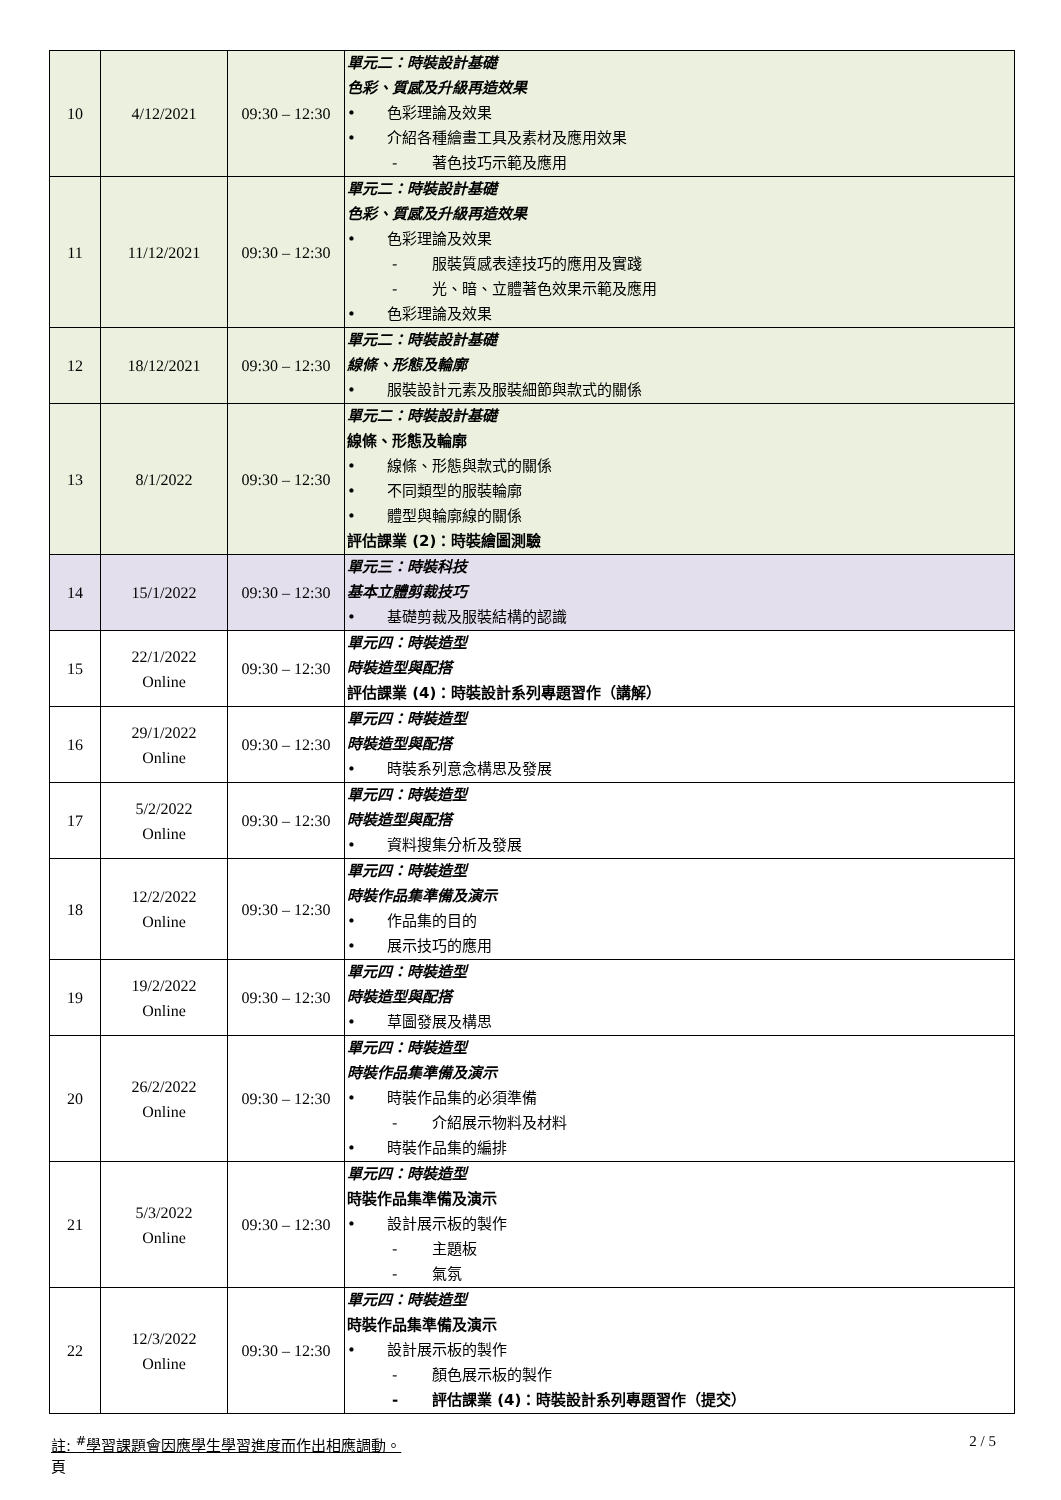| 10 | 4/12/2021 | 09:30 – 12:30 | 單元二：時裝設計基礎 色彩、質感及升級再造效果 • 色彩理論及效果 • 介紹各種繪畫工具及素材及應用效果 - 著色技巧示範及應用 |
| 11 | 11/12/2021 | 09:30 – 12:30 | 單元二：時裝設計基礎 色彩、質感及升級再造效果 • 色彩理論及效果 - 服裝質感表達技巧的應用及實踐 - 光、暗、立體著色效果示範及應用 • 色彩理論及效果 |
| 12 | 18/12/2021 | 09:30 – 12:30 | 單元二：時裝設計基礎 線條、形態及輪廓 • 服裝設計元素及服裝細節與款式的關係 |
| 13 | 8/1/2022 | 09:30 – 12:30 | 單元二：時裝設計基礎 線條、形態及輪廓 • 線條、形態與款式的關係 • 不同類型的服裝輪廓 • 體型與輪廓線的關係 評估課業 (2)：時裝繪圖測驗 |
| 14 | 15/1/2022 | 09:30 – 12:30 | 單元三：時裝科技 基本立體剪裁技巧 • 基礎剪裁及服裝結構的認識 |
| 15 | 22/1/2022 Online | 09:30 – 12:30 | 單元四：時裝造型 時裝造型與配搭 評估課業 (4)：時裝設計系列專題習作（講解） |
| 16 | 29/1/2022 Online | 09:30 – 12:30 | 單元四：時裝造型 時裝造型與配搭 • 時裝系列意念構思及發展 |
| 17 | 5/2/2022 Online | 09:30 – 12:30 | 單元四：時裝造型 時裝造型與配搭 • 資料搜集分析及發展 |
| 18 | 12/2/2022 Online | 09:30 – 12:30 | 單元四：時裝造型 時裝作品集準備及演示 • 作品集的目的 • 展示技巧的應用 |
| 19 | 19/2/2022 Online | 09:30 – 12:30 | 單元四：時裝造型 時裝造型與配搭 • 草圖發展及構思 |
| 20 | 26/2/2022 Online | 09:30 – 12:30 | 單元四：時裝造型 時裝作品集準備及演示 • 時裝作品集的必須準備 - 介紹展示物料及材料 • 時裝作品集的編排 |
| 21 | 5/3/2022 Online | 09:30 – 12:30 | 單元四：時裝造型 時裝作品集準備及演示 • 設計展示板的製作 - 主題板 - 氣氛 |
| 22 | 12/3/2022 Online | 09:30 – 12:30 | 單元四：時裝造型 時裝作品集準備及演示 • 設計展示板的製作 - 顏色展示板的製作 - 評估課業 (4)：時裝設計系列專題習作（提交） |
註: <sup>#</sup>學習課題會因應學生學習進度而作出相應調動。 2 / 5
頁